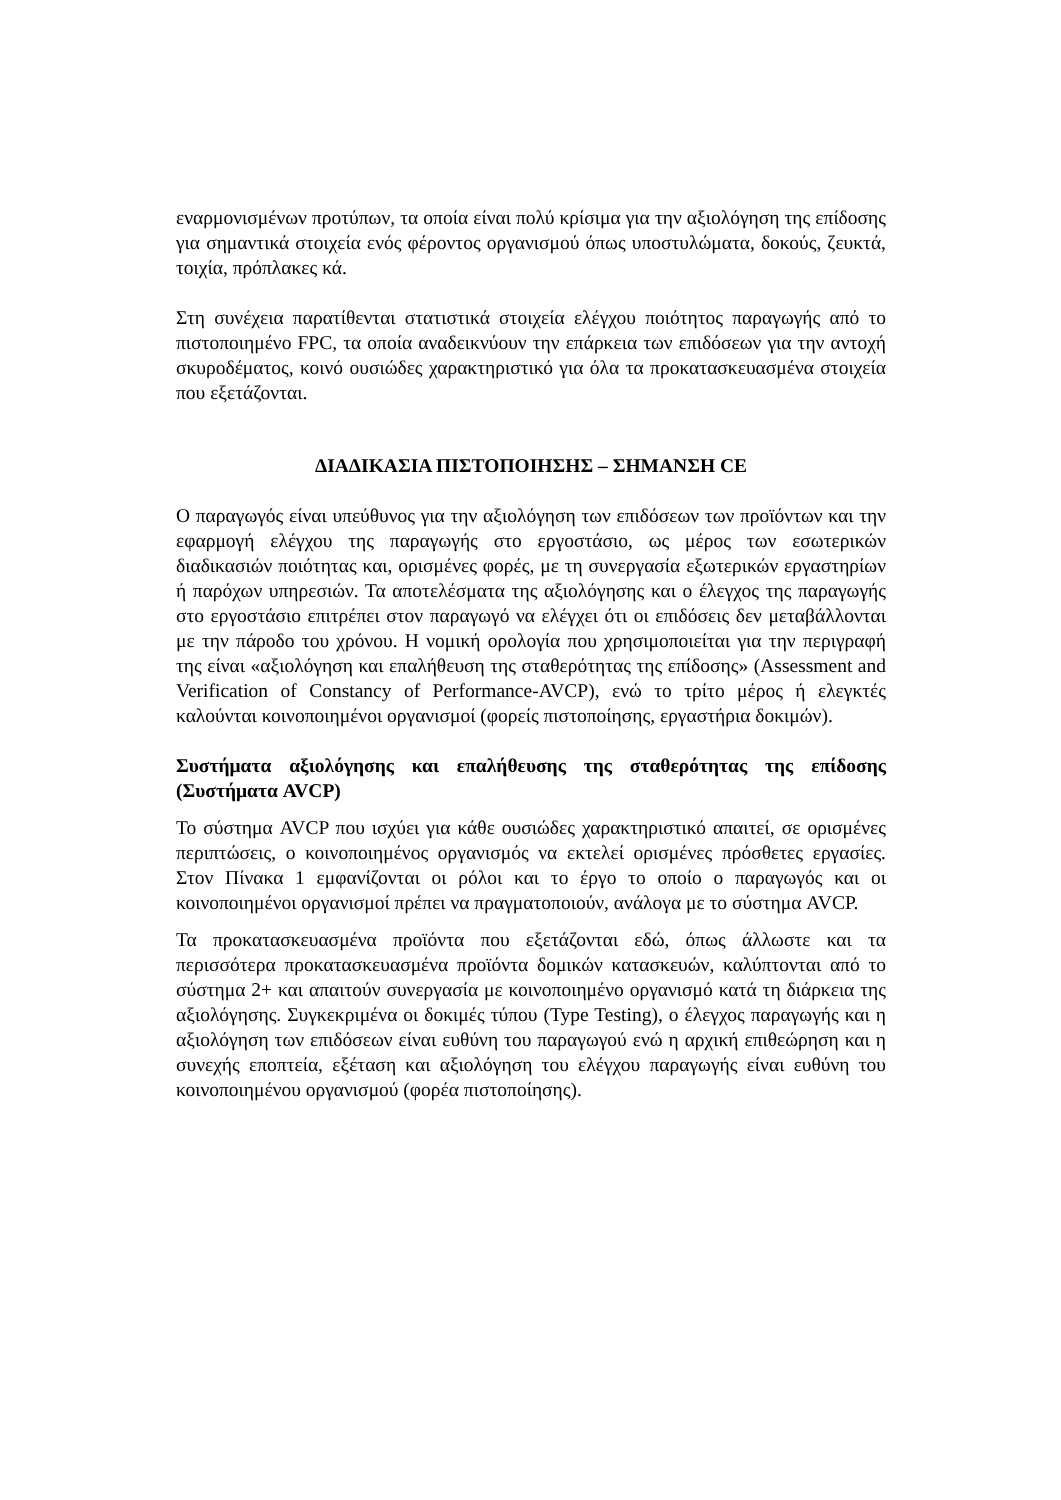εναρμονισμένων προτύπων, τα οποία είναι πολύ κρίσιμα για την αξιολόγηση της επίδοσης για σημαντικά στοιχεία ενός φέροντος οργανισμού όπως υποστυλώματα, δοκούς, ζευκτά, τοιχία, πρόπλακες κά.
Στη συνέχεια παρατίθενται στατιστικά στοιχεία ελέγχου ποιότητος παραγωγής από το πιστοποιημένο FPC, τα οποία αναδεικνύουν την επάρκεια των επιδόσεων για την αντοχή σκυροδέματος, κοινό ουσιώδες χαρακτηριστικό για όλα τα προκατασκευασμένα στοιχεία που εξετάζονται.
ΔΙΑΔΙΚΑΣΙΑ ΠΙΣΤΟΠΟΙΗΣΗΣ – ΣΗΜΑΝΣΗ CE
Ο παραγωγός είναι υπεύθυνος για την αξιολόγηση των επιδόσεων των προϊόντων και την εφαρμογή ελέγχου της παραγωγής στο εργοστάσιο, ως μέρος των εσωτερικών διαδικασιών ποιότητας και, ορισμένες φορές, με τη συνεργασία εξωτερικών εργαστηρίων ή παρόχων υπηρεσιών. Τα αποτελέσματα της αξιολόγησης και ο έλεγχος της παραγωγής στο εργοστάσιο επιτρέπει στον παραγωγό να ελέγχει ότι οι επιδόσεις δεν μεταβάλλονται με την πάροδο του χρόνου. Η νομική ορολογία που χρησιμοποιείται για την περιγραφή της είναι «αξιολόγηση και επαλήθευση της σταθερότητας της επίδοσης» (Assessment and Verification of Constancy of Performance-AVCP), ενώ το τρίτο μέρος ή ελεγκτές καλούνται κοινοποιημένοι οργανισμοί (φορείς πιστοποίησης, εργαστήρια δοκιμών).
Συστήματα αξιολόγησης και επαλήθευσης της σταθερότητας της επίδοσης (Συστήματα AVCP)
Το σύστημα AVCP που ισχύει για κάθε ουσιώδες χαρακτηριστικό απαιτεί, σε ορισμένες περιπτώσεις, ο κοινοποιημένος οργανισμός να εκτελεί ορισμένες πρόσθετες εργασίες. Στον Πίνακα 1 εμφανίζονται οι ρόλοι και το έργο το οποίο ο παραγωγός και οι κοινοποιημένοι οργανισμοί πρέπει να πραγματοποιούν, ανάλογα με το σύστημα AVCP.
Τα προκατασκευασμένα προϊόντα που εξετάζονται εδώ, όπως άλλωστε και τα περισσότερα προκατασκευασμένα προϊόντα δομικών κατασκευών, καλύπτονται από το σύστημα 2+ και απαιτούν συνεργασία με κοινοποιημένο οργανισμό κατά τη διάρκεια της αξιολόγησης. Συγκεκριμένα οι δοκιμές τύπου (Type Testing), ο έλεγχος παραγωγής και η αξιολόγηση των επιδόσεων είναι ευθύνη του παραγωγού ενώ η αρχική επιθεώρηση και η συνεχής εποπτεία, εξέταση και αξιολόγηση του ελέγχου παραγωγής είναι ευθύνη του κοινοποιημένου οργανισμού (φορέα πιστοποίησης).